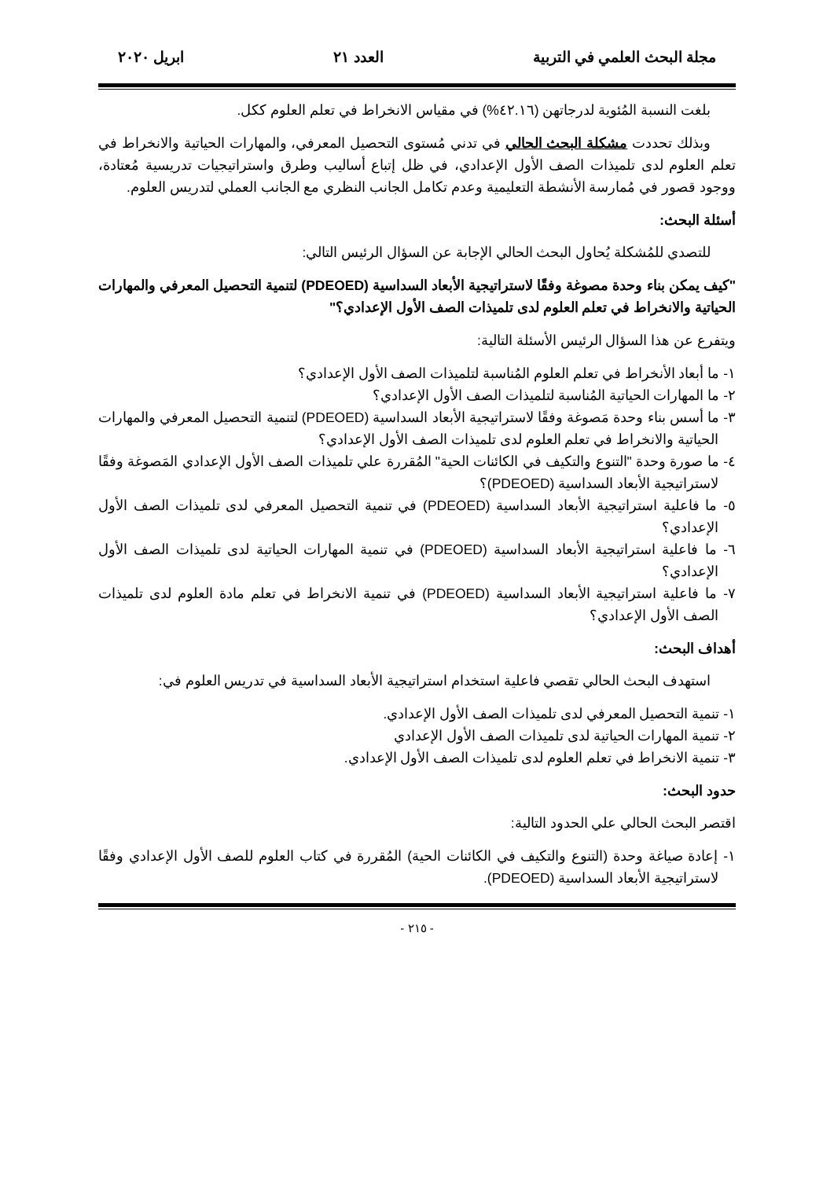مجلة البحث العلمي في التربية العدد ٢١ ابريل ٢٠٢٠
بلغت النسبة المُئوية لدرجاتهن (٤٢.١٦%) في مقياس الانخراط في تعلم العلوم ككل.
وبذلك تحددت مشكلة البحث الحالي في تدني مُستوى التحصيل المعرفي، والمهارات الحياتية والانخراط في تعلم العلوم لدى تلميذات الصف الأول الإعدادي، في ظل إتباع أساليب وطرق واستراتيجيات تدريسية مُعتادة، ووجود قصور في مُمارسة الأنشطة التعليمية وعدم تكامل الجانب النظري مع الجانب العملي لتدريس العلوم.
أسئلة البحث:
للتصدي للمُشكلة يُحاول البحث الحالي الإجابة عن السؤال الرئيس التالي:
"كيف يمكن بناء وحدة مصوغة وفقًا لاستراتيجية الأبعاد السداسية (PDEOED) لتنمية التحصيل المعرفي والمهارات الحياتية والانخراط في تعلم العلوم لدى تلميذات الصف الأول الإعدادي؟"
ويتفرع عن هذا السؤال الرئيس الأسئلة التالية:
١- ما أبعاد الأنخراط في تعلم العلوم المُناسبة لتلميذات الصف الأول الإعدادي؟
٢- ما المهارات الحياتية المُناسبة لتلميذات الصف الأول الإعدادي؟
٣- ما أسس بناء وحدة مَصوغة وفقًا لاستراتيجية الأبعاد السداسية (PDEOED) لتنمية التحصيل المعرفي والمهارات الحياتية والانخراط في تعلم العلوم لدى تلميذات الصف الأول الإعدادي؟
٤- ما صورة وحدة "التنوع والتكيف في الكائنات الحية" المُقررة علي تلميذات الصف الأول الإعدادي المَصوغة وفقًا لاستراتيجية الأبعاد السداسية (PDEOED)؟
٥- ما فاعلية استراتيجية الأبعاد السداسية (PDEOED) في تنمية التحصيل المعرفي لدى تلميذات الصف الأول الإعدادي؟
٦- ما فاعلية استراتيجية الأبعاد السداسية (PDEOED) في تنمية المهارات الحياتية لدى تلميذات الصف الأول الإعدادي؟
٧- ما فاعلية استراتيجية الأبعاد السداسية (PDEOED) في تنمية الانخراط في تعلم مادة العلوم لدى تلميذات الصف الأول الإعدادي؟
أهداف البحث:
استهدف البحث الحالي تقصي فاعلية استخدام استراتيجية الأبعاد السداسية في تدريس العلوم في:
١- تنمية التحصيل المعرفي لدى تلميذات الصف الأول الإعدادي.
٢- تنمية المهارات الحياتية لدى تلميذات الصف الأول الإعدادي
٣- تنمية الانخراط في تعلم العلوم لدى تلميذات الصف الأول الإعدادي.
حدود البحث:
اقتصر البحث الحالي علي الحدود التالية:
١- إعادة صياغة وحدة (التنوع والتكيف في الكائنات الحية) المُقررة في كتاب العلوم للصف الأول الإعدادي وفقًا لاستراتيجية الأبعاد السداسية (PDEOED).
- ٢١٥ -